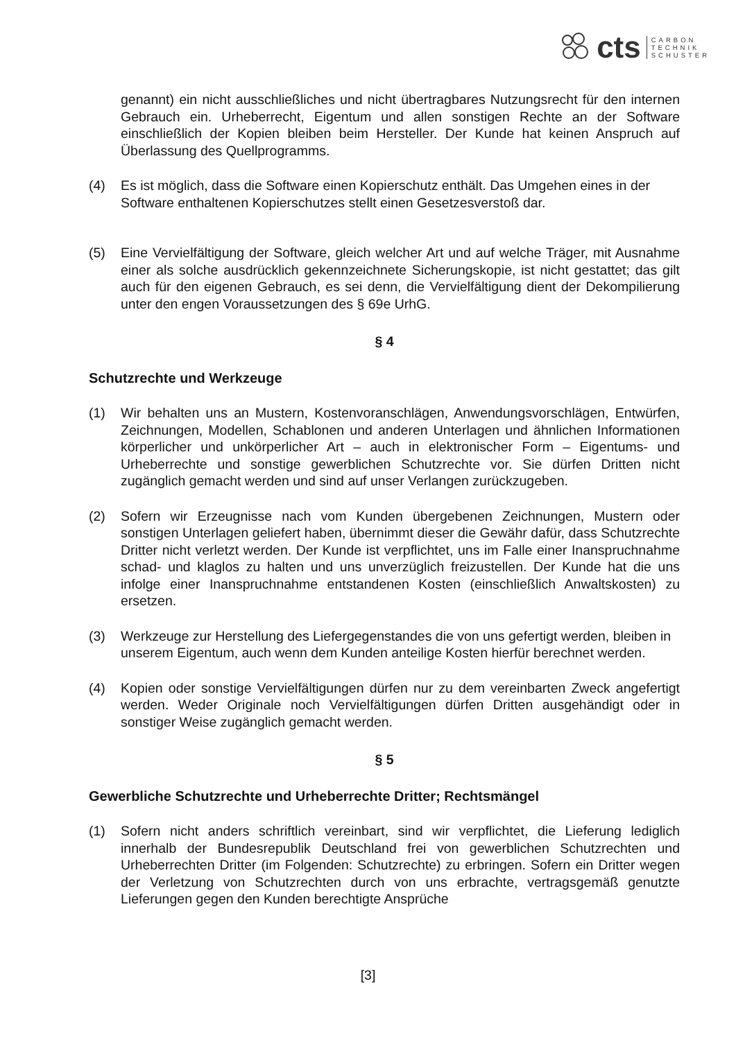cts CARBON
TECHNIK
SCHUSTER
genannt) ein nicht ausschließliches und nicht übertragbares Nutzungsrecht für den internen Gebrauch ein. Urheberrecht, Eigentum und allen sonstigen Rechte an der Software einschließlich der Kopien bleiben beim Hersteller. Der Kunde hat keinen Anspruch auf Überlassung des Quellprogramms.
(4) Es ist möglich, dass die Software einen Kopierschutz enthält. Das Umgehen eines in der Software enthaltenen Kopierschutzes stellt einen Gesetzesverstoß dar.
(5) Eine Vervielfältigung der Software, gleich welcher Art und auf welche Träger, mit Ausnahme einer als solche ausdrücklich gekennzeichnete Sicherungskopie, ist nicht gestattet; das gilt auch für den eigenen Gebrauch, es sei denn, die Vervielfältigung dient der Dekompilierung unter den engen Voraussetzungen des § 69e UrhG.
§ 4
Schutzrechte und Werkzeuge
(1) Wir behalten uns an Mustern, Kostenvoranschlägen, Anwendungsvorschlägen, Entwürfen, Zeichnungen, Modellen, Schablonen und anderen Unterlagen und ähnlichen Informationen körperlicher und unkörperlicher Art – auch in elektronischer Form – Eigentums- und Urheberrechte und sonstige gewerblichen Schutzrechte vor. Sie dürfen Dritten nicht zugänglich gemacht werden und sind auf unser Verlangen zurückzugeben.
(2) Sofern wir Erzeugnisse nach vom Kunden übergebenen Zeichnungen, Mustern oder sonstigen Unterlagen geliefert haben, übernimmt dieser die Gewähr dafür, dass Schutzrechte Dritter nicht verletzt werden. Der Kunde ist verpflichtet, uns im Falle einer Inanspruchnahme schad- und klaglos zu halten und uns unverzüglich freizustellen. Der Kunde hat die uns infolge einer Inanspruchnahme entstandenen Kosten (einschließlich Anwaltskosten) zu ersetzen.
(3) Werkzeuge zur Herstellung des Liefergegenstandes die von uns gefertigt werden, bleiben in unserem Eigentum, auch wenn dem Kunden anteilige Kosten hierfür berechnet werden.
(4) Kopien oder sonstige Vervielfältigungen dürfen nur zu dem vereinbarten Zweck angefertigt werden. Weder Originale noch Vervielfältigungen dürfen Dritten ausgehändigt oder in sonstiger Weise zugänglich gemacht werden.
§ 5
Gewerbliche Schutzrechte und Urheberrechte Dritter; Rechtsmängel
(1) Sofern nicht anders schriftlich vereinbart, sind wir verpflichtet, die Lieferung lediglich innerhalb der Bundesrepublik Deutschland frei von gewerblichen Schutzrechten und Urheberrechten Dritter (im Folgenden: Schutzrechte) zu erbringen. Sofern ein Dritter wegen der Verletzung von Schutzrechten durch von uns erbrachte, vertragsgemäß genutzte Lieferungen gegen den Kunden berechtigte Ansprüche
[3]